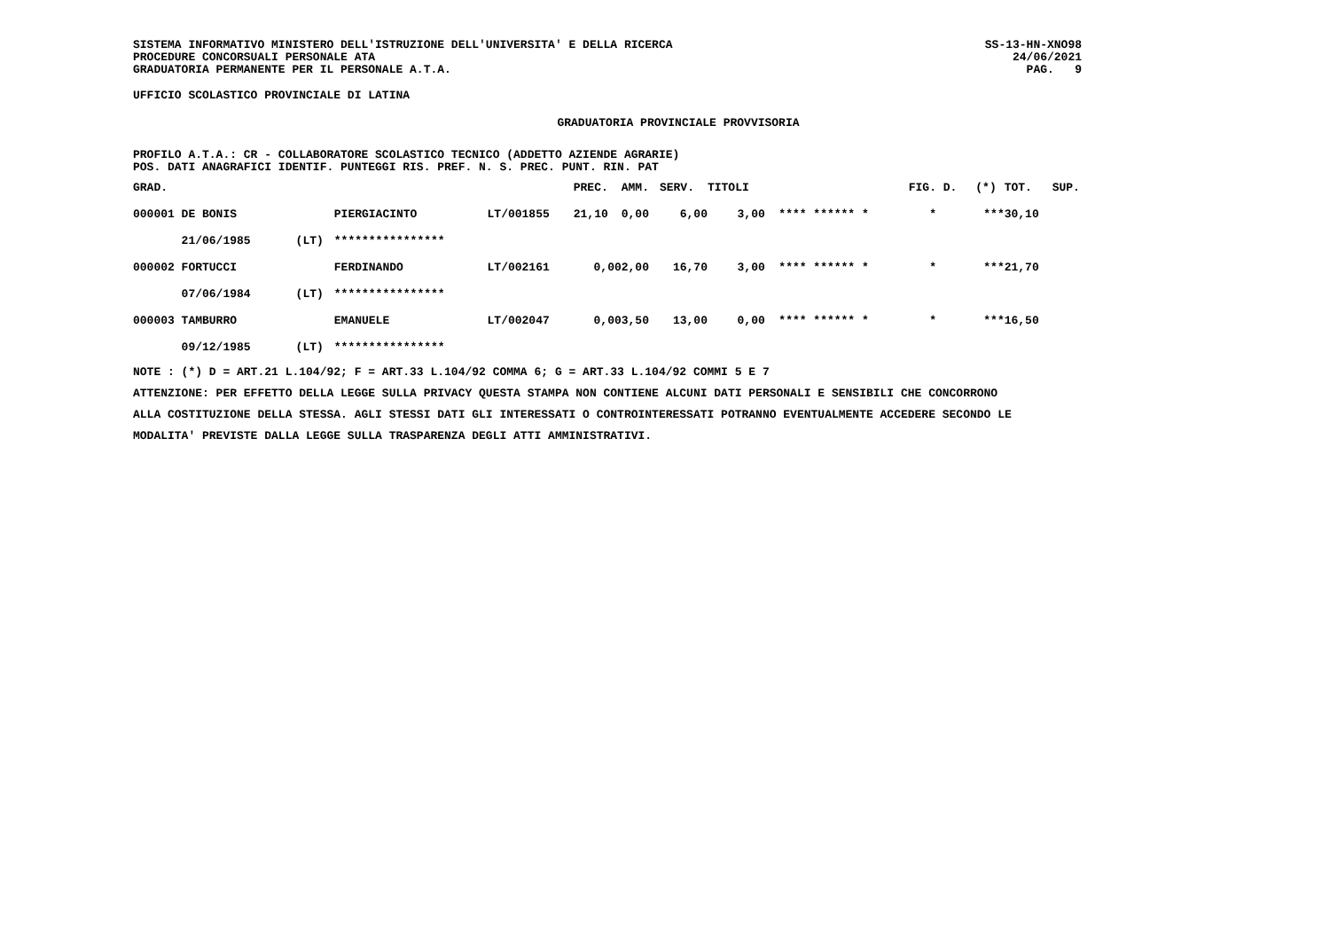SISTEMA INFORMATIVO MINISTERO DELL'ISTRUZIONE DELL'UNIVERSITA' E DELLA RICERCA
PROCEDURE CONCORSUALI PERSONALE ATA
GRADUATORIA PERMANENTE PER IL PERSONALE A.T.A.
SS-13-HN-XNO98
24/06/2021
PAG. 9
UFFICIO SCOLASTICO PROVINCIALE DI LATINA
GRADUATORIA PROVINCIALE PROVVISORIA
PROFILO A.T.A.: CR - COLLABORATORE SCOLASTICO TECNICO (ADDETTO AZIENDE AGRARIE)
POS. DATI ANAGRAFICI IDENTIF. PUNTEGGI RIS. PREF. N. S. PREC. PUNT. RIN. PAT
| GRAD. | | | | PREC. | AMM. | SERV. | TITOLI | | FIG. D. | (*) | TOT. | SUP. |
| 000001 DE BONIS | | PIERGIACINTO | LT/001855 | 21,10 | 0,00 | 6,00 | 3,00 | **** ****** * | * | *** | 30,10 | |
| 21/06/1985 | (LT) | **************** | | | | | | | | | | |
| 000002 FORTUCCI | | FERDINANDO | LT/002161 | 0,00 | 2,00 | 16,70 | 3,00 | **** ****** * | * | *** | 21,70 | |
| 07/06/1984 | (LT) | **************** | | | | | | | | | | |
| 000003 TAMBURRO | | EMANUELE | LT/002047 | 0,00 | 3,50 | 13,00 | 0,00 | **** ****** * | * | *** | 16,50 | |
| 09/12/1985 | (LT) | **************** | | | | | | | | | | |
NOTE : (*) D = ART.21 L.104/92; F = ART.33 L.104/92 COMMA 6; G = ART.33 L.104/92 COMMI 5 E 7
ATTENZIONE: PER EFFETTO DELLA LEGGE SULLA PRIVACY QUESTA STAMPA NON CONTIENE ALCUNI DATI PERSONALI E SENSIBILI CHE CONCORRONO
ALLA COSTITUZIONE DELLA STESSA. AGLI STESSI DATI GLI INTERESSATI O CONTROINTERESSATI POTRANNO EVENTUALMENTE ACCEDERE SECONDO LE
MODALITA' PREVISTE DALLA LEGGE SULLA TRASPARENZA DEGLI ATTI AMMINISTRATIVI.